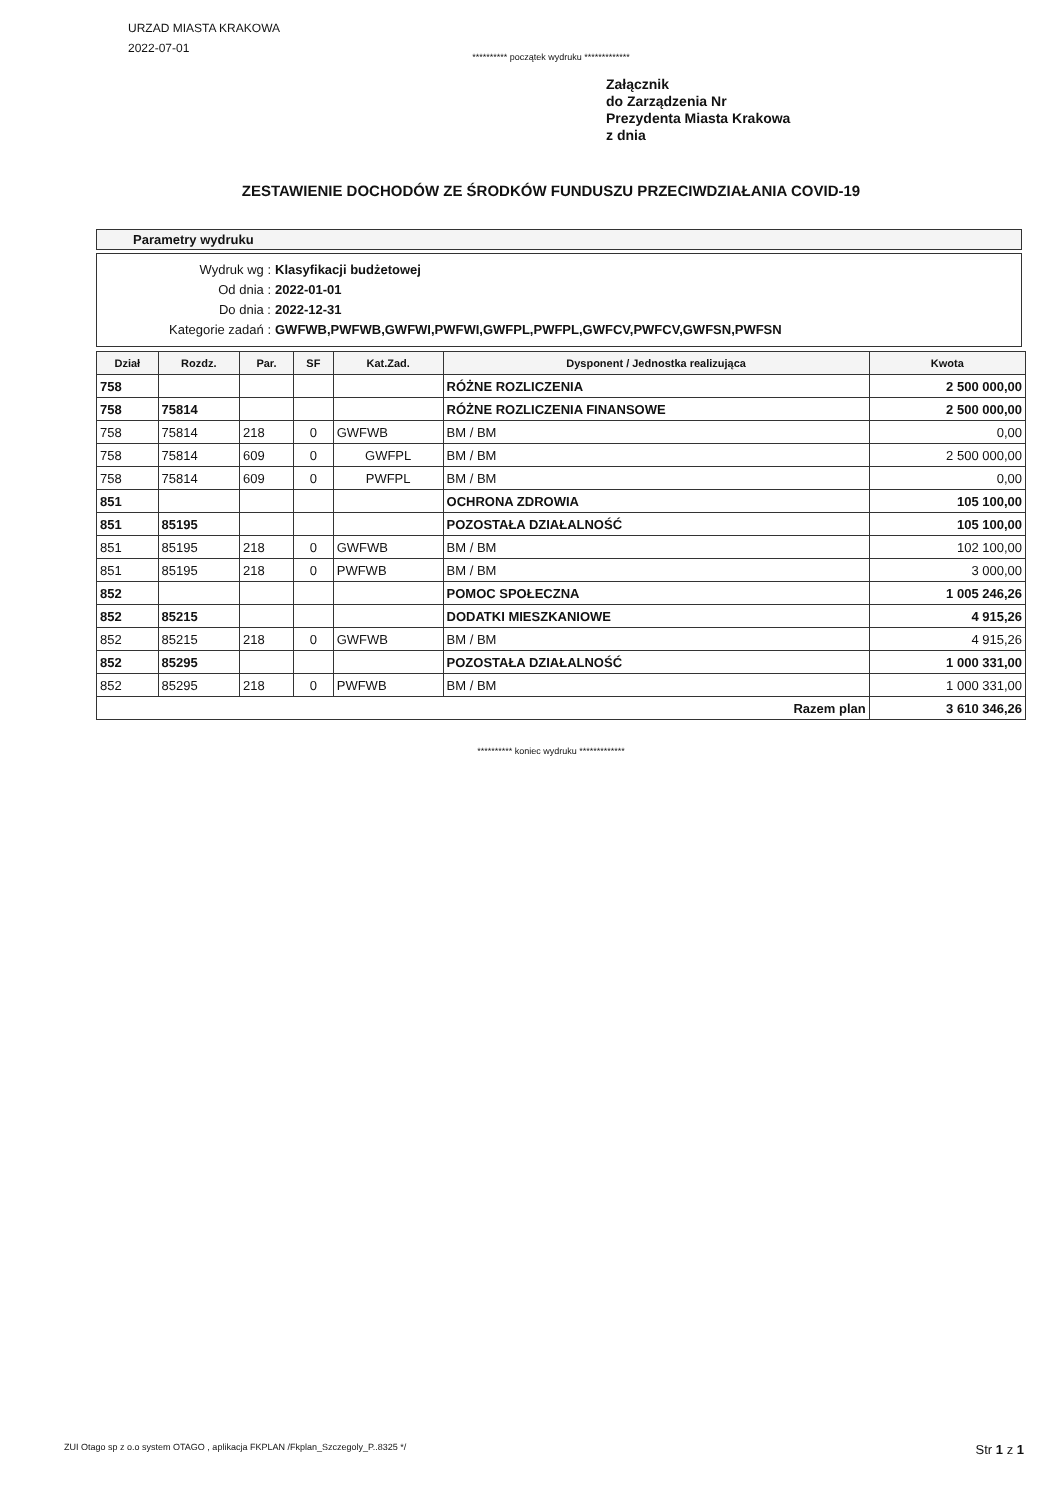URZAD MIASTA KRAKOWA
2022-07-01
********** początek wydruku *************
Załącznik
do Zarządzenia Nr
Prezydenta Miasta Krakowa
z dnia
ZESTAWIENIE DOCHODÓW ZE ŚRODKÓW FUNDUSZU PRZECIWDZIAŁANIA COVID-19
Parametry wydruku
Wydruk wg : Klasyfikacji budżetowej
Od dnia : 2022-01-01
Do dnia : 2022-12-31
Kategorie zadań : GWFWB,PWFWB,GWFWI,PWFWI,GWFPL,PWFPL,GWFCV,PWFCV,GWFSN,PWFSN
| Dział | Rozdz. | Par. | SF | Kat.Zad. | Dysponent / Jednostka realizująca | Kwota |
| --- | --- | --- | --- | --- | --- | --- |
| 758 | | | | | RÓŻNE ROZLICZENIA | 2 500 000,00 |
| 758 | 75814 | | | | RÓŻNE ROZLICZENIA FINANSOWE | 2 500 000,00 |
| 758 | 75814 | 218 | 0 | GWFWB | BM / BM | 0,00 |
| 758 | 75814 | 609 | 0 | GWFPL | BM / BM | 2 500 000,00 |
| 758 | 75814 | 609 | 0 | PWFPL | BM / BM | 0,00 |
| 851 | | | | | OCHRONA ZDROWIA | 105 100,00 |
| 851 | 85195 | | | | POZOSTAŁA DZIAŁALNOŚĆ | 105 100,00 |
| 851 | 85195 | 218 | 0 | GWFWB | BM / BM | 102 100,00 |
| 851 | 85195 | 218 | 0 | PWFWB | BM / BM | 3 000,00 |
| 852 | | | | | POMOC SPOŁECZNA | 1 005 246,26 |
| 852 | 85215 | | | | DODATKI MIESZKANIOWE | 4 915,26 |
| 852 | 85215 | 218 | 0 | GWFWB | BM / BM | 4 915,26 |
| 852 | 85295 | | | | POZOSTAŁA DZIAŁALNOŚĆ | 1 000 331,00 |
| 852 | 85295 | 218 | 0 | PWFWB | BM / BM | 1 000 331,00 |
| Razem plan | | | | | | 3 610 346,26 |
********** koniec wydruku *************
ZUI Otago sp z o.o system OTAGO , aplikacja FKPLAN /Fkplan_Szczegoly_P..8325 */ Str 1 z 1